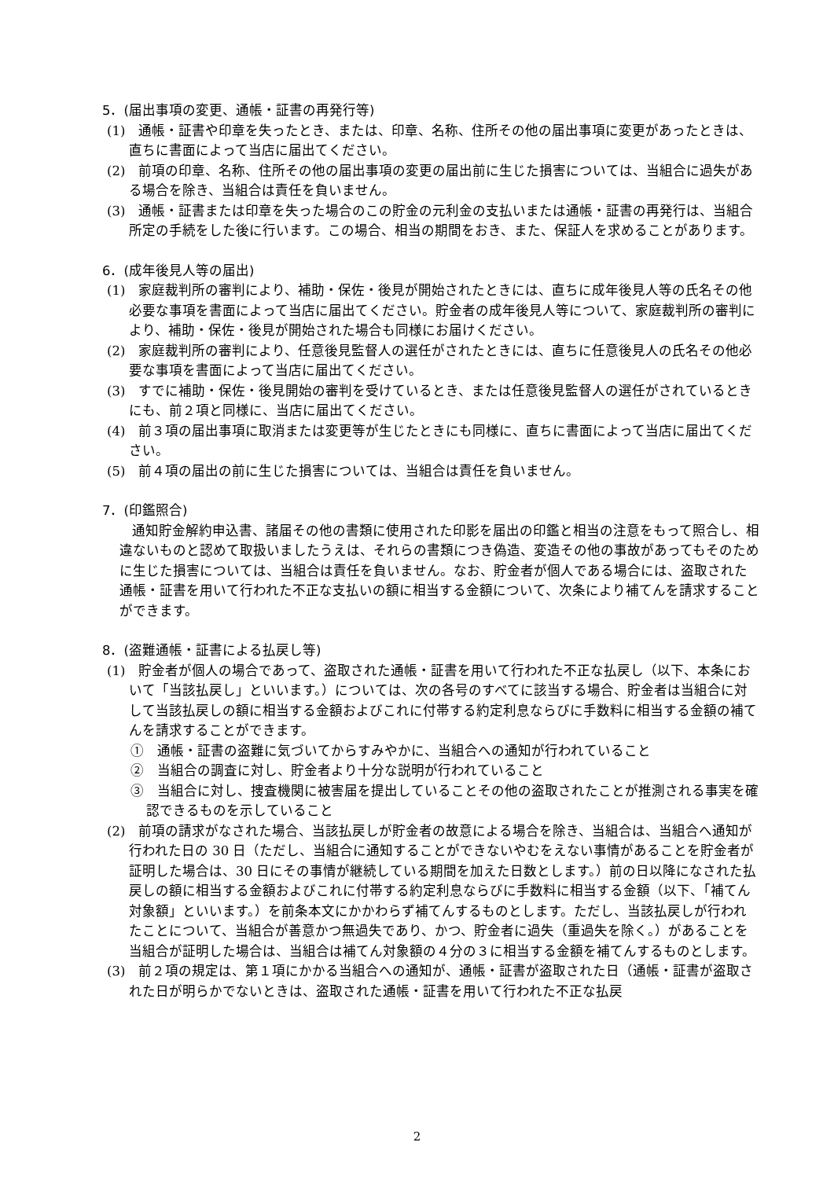5．(届出事項の変更、通帳・証書の再発行等)
(1)　通帳・証書や印章を失ったとき、または、印章、名称、住所その他の届出事項に変更があったときは、直ちに書面によって当店に届出てください。
(2)　前項の印章、名称、住所その他の届出事項の変更の届出前に生じた損害については、当組合に過失がある場合を除き、当組合は責任を負いません。
(3)　通帳・証書または印章を失った場合のこの貯金の元利金の支払いまたは通帳・証書の再発行は、当組合所定の手続をした後に行います。この場合、相当の期間をおき、また、保証人を求めることがあります。
6．(成年後見人等の届出)
(1)　家庭裁判所の審判により、補助・保佐・後見が開始されたときには、直ちに成年後見人等の氏名その他必要な事項を書面によって当店に届出てください。貯金者の成年後見人等について、家庭裁判所の審判により、補助・保佐・後見が開始された場合も同様にお届けください。
(2)　家庭裁判所の審判により、任意後見監督人の選任がされたときには、直ちに任意後見人の氏名その他必要な事項を書面によって当店に届出てください。
(3)　すでに補助・保佐・後見開始の審判を受けているとき、または任意後見監督人の選任がされているときにも、前２項と同様に、当店に届出てください。
(4)　前３項の届出事項に取消または変更等が生じたときにも同様に、直ちに書面によって当店に届出てください。
(5)　前４項の届出の前に生じた損害については、当組合は責任を負いません。
7．(印鑑照合)
通知貯金解約申込書、諸届その他の書類に使用された印影を届出の印鑑と相当の注意をもって照合し、相違ないものと認めて取扱いましたうえは、それらの書類につき偽造、変造その他の事故があってもそのために生じた損害については、当組合は責任を負いません。なお、貯金者が個人である場合には、盗取された通帳・証書を用いて行われた不正な支払いの額に相当する金額について、次条により補てんを請求することができます。
8．(盗難通帳・証書による払戻し等)
(1)　貯金者が個人の場合であって、盗取された通帳・証書を用いて行われた不正な払戻し（以下、本条において「当該払戻し」といいます。）については、次の各号のすべてに該当する場合、貯金者は当組合に対して当該払戻しの額に相当する金額およびこれに付帯する約定利息ならびに手数料に相当する金額の補てんを請求することができます。
①　通帳・証書の盗難に気づいてからすみやかに、当組合への通知が行われていること
②　当組合の調査に対し、貯金者より十分な説明が行われていること
③　当組合に対し、捜査機関に被害届を提出していることその他の盗取されたことが推測される事実を確認できるものを示していること
(2)　前項の請求がなされた場合、当該払戻しが貯金者の故意による場合を除き、当組合は、当組合へ通知が行われた日の 30 日（ただし、当組合に通知することができないやむをえない事情があることを貯金者が証明した場合は、30 日にその事情が継続している期間を加えた日数とします。）前の日以降になされた払戻しの額に相当する金額およびこれに付帯する約定利息ならびに手数料に相当する金額（以下、「補てん対象額」といいます。）を前条本文にかかわらず補てんするものとします。ただし、当該払戻しが行われたことについて、当組合が善意かつ無過失であり、かつ、貯金者に過失（重過失を除く。）があることを当組合が証明した場合は、当組合は補てん対象額の４分の３に相当する金額を補てんするものとします。
(3)　前２項の規定は、第１項にかかる当組合への通知が、通帳・証書が盗取された日（通帳・証書が盗取された日が明らかでないときは、盗取された通帳・証書を用いて行われた不正な払戻
2